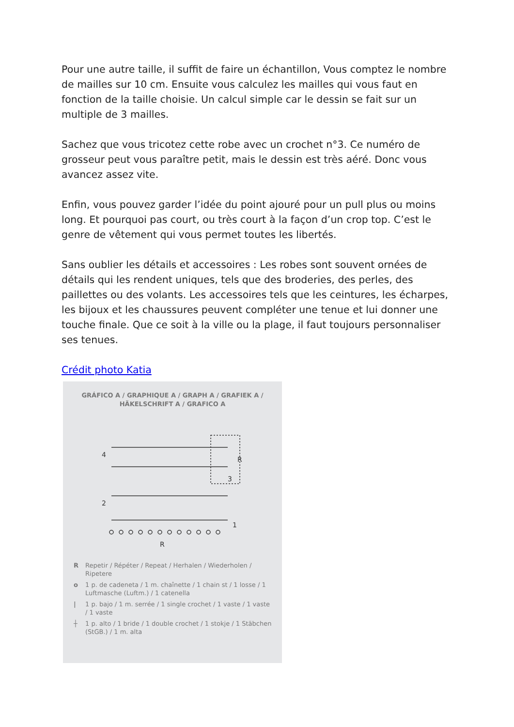Pour une autre taille, il suffit de faire un échantillon, Vous comptez le nombre de mailles sur 10 cm. Ensuite vous calculez les mailles qui vous faut en fonction de la taille choisie. Un calcul simple car le dessin se fait sur un multiple de 3 mailles.
Sachez que vous tricotez cette robe avec un crochet n°3. Ce numéro de grosseur peut vous paraître petit, mais le dessin est très aéré. Donc vous avancez assez vite.
Enfin, vous pouvez garder l’idée du point ajouré pour un pull plus ou moins long. Et pourquoi pas court, ou très court à la façon d’un crop top. C’est le genre de vêtement qui vous permet toutes les libertés.
Sans oublier les détails et accessoires : Les robes sont souvent ornées de détails qui les rendent uniques, tels que des broderies, des perles, des paillettes ou des volants. Les accessoires tels que les ceintures, les écharpes, les bijoux et les chaussures peuvent compléter une tenue et lui donner une touche finale. Que ce soit à la ville ou la plage, il faut toujours personnaliser ses tenues.
Crédit photo Katia
GRÁFICO A / GRAPHIQUE A / GRAPH A / GRAFIEK A /
HÄKELSCHRIFT A / GRAFICO A
4
2
R
3
1
R
R Repetir / Répéter / Repeat / Herhalen / Wiederholen / Ripetere
o 1 p. de cadeneta / 1 m. chaînette / 1 chain st / 1 losse / 1 Luftmasche (Luftm.) / 1 catenella
| 1 p. bajo / 1 m. serrée / 1 single crochet / 1 vaste / 1 vaste / 1 vaste
┼ 1 p. alto / 1 bride / 1 double crochet / 1 stokje / 1 Stäbchen (StGB.) / 1 m. alta